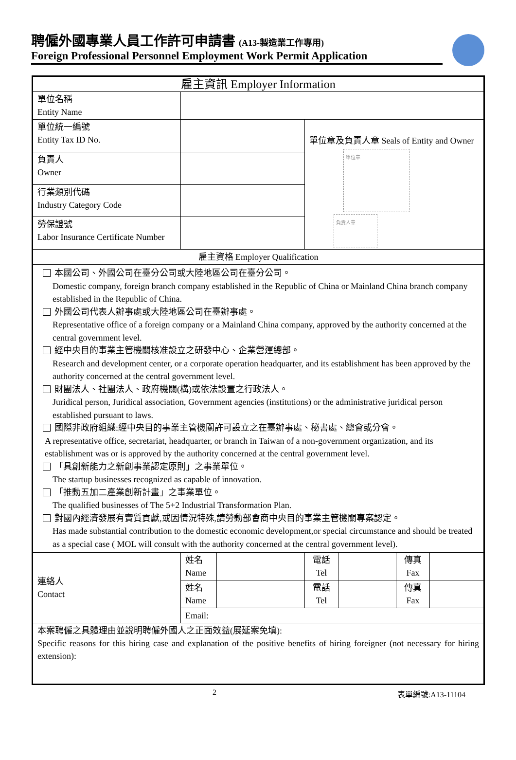聘僱外國專業人員工作許可申請書 (A13-製造業工作專用)
Foreign Professional Personnel Employment Work Permit Application
| 雇主資訊 Employer Information | | | | | | |
| --- | --- | --- | --- | --- | --- | --- |
| 單位名稱 Entity Name | | | | | | |
| 單位統一編號 Entity Tax ID No. | | | 單位章及負責人章 Seals of Entity and Owner 單位章 負責人章 | | | |
| 負責人 Owner | | | | | | |
| 行業類別代碼 Industry Category Code | | | | | | |
| 勞保證號 Labor Insurance Certificate Number | | | | | | |
| 雇主資格 Employer Qualification | | | | | | |
| 本國公司、外國公司在臺分公司或大陸地區公司在臺分公司。 Domestic company, foreign branch company established in the Republic of China or Mainland China branch company established in the Republic of China. 外國公司代表人辦事處或大陸地區公司在臺辦事處。 Representative office of a foreign company or a Mainland China company, approved by the authority concerned at the central government level. 經中央目的事業主管機關核准設立之研發中心、企業營運總部。 Research and development center, or a corporate operation headquarter, and its establishment has been approved by the authority concerned at the central government level. 財團法人、社團法人、政府機關(構)或依法設置之行政法人。 Juridical person, Juridical association, Government agencies (institutions) or the administrative juridical person established pursuant to laws. 國際非政府組織:經中央目的事業主管機關許可設立之在臺辦事處、秘書處、總會或分會。 A representative office, secretariat, headquarter, or branch in Taiwan of a non-government organization, and its establishment was or is approved by the authority concerned at the central government level. 「具創新能力之新創事業認定原則」之事業單位。 The startup businesses recognized as capable of innovation. 「推動五加二產業創新計畫」之事業單位。 The qualified businesses of The 5+2 Industrial Transformation Plan. 對國內經濟發展有實質貢獻,或因情況特殊,請勞動部會商中央目的事業主管機關專案認定。 Has made substantial contribution to the domestic economic development,or special circumstance and should be treated as a special case ( MOL will consult with the authority concerned at the central government level). | | | | | | |
| 連絡人 Contact | 姓名 Name | | 電話 Tel | | 傳真 Fax | |
| | 姓名 Name | | 電話 Tel | | 傳真 Fax | |
| | Email: | | | | | |
| 本案聘僱之具體理由並說明聘僱外國人之正面效益(展延案免填): Specific reasons for this hiring case and explanation of the positive benefits of hiring foreigner (not necessary for hiring extension): | | | | | | |
2 表單編號:A13-11104